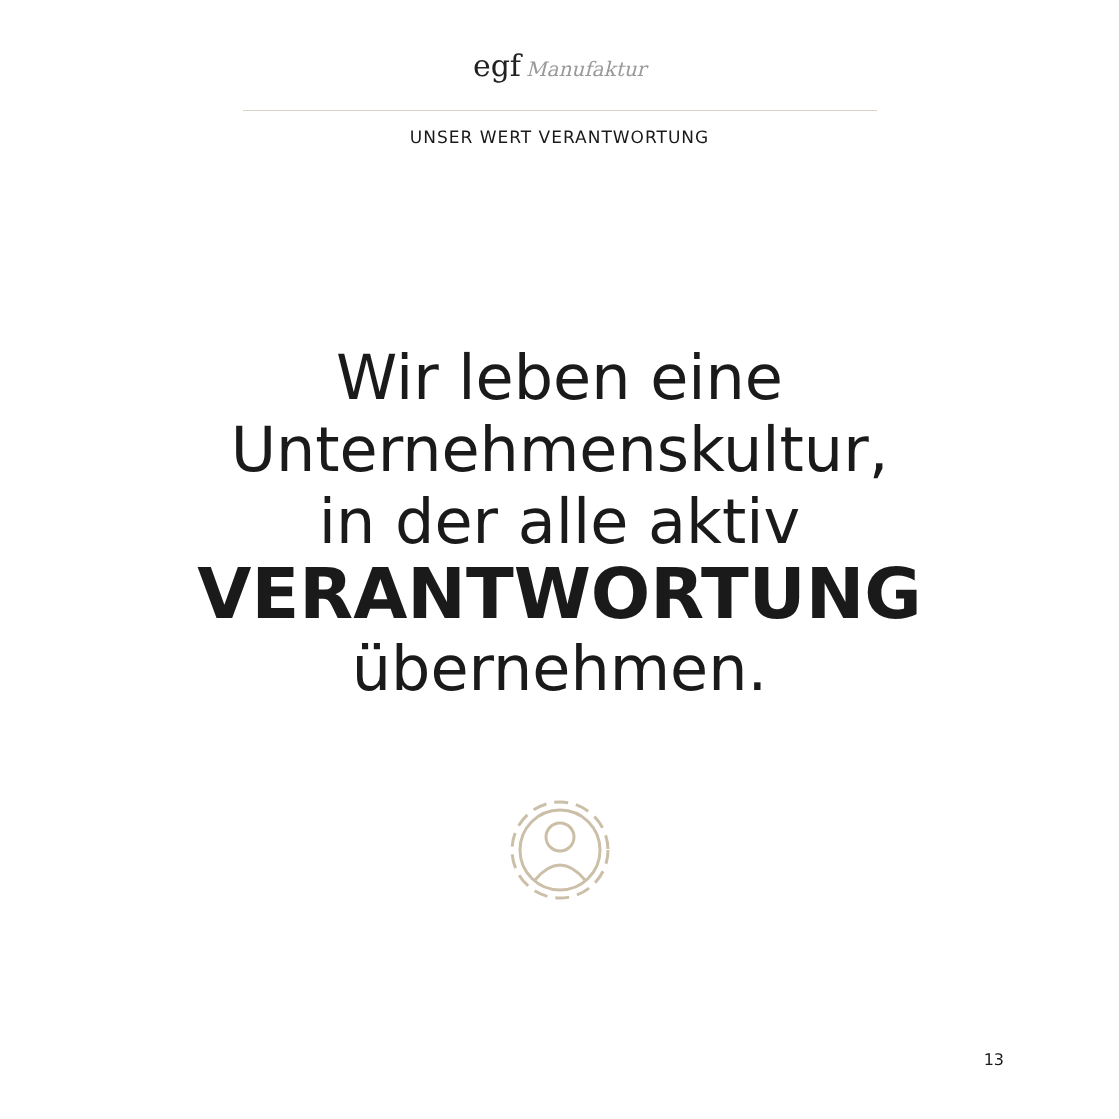egf Manufaktur
UNSER WERT VERANTWORTUNG
Wir leben eine
Unternehmenskultur,
in der alle aktiv
VERANTWORTUNG
übernehmen.
13